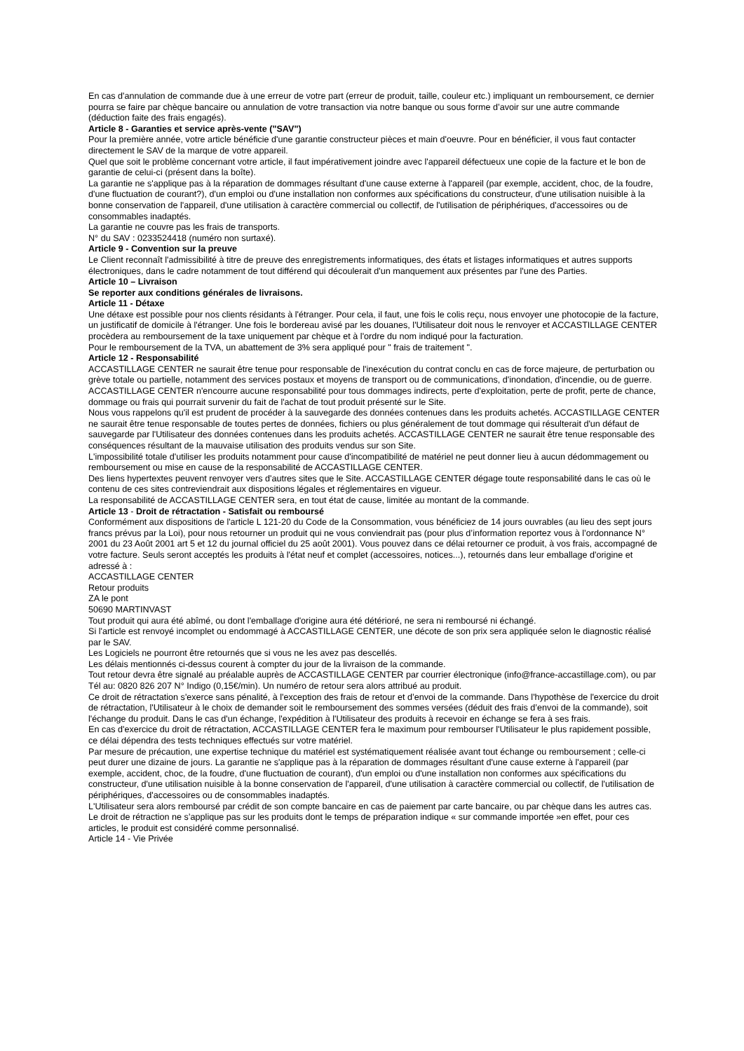En cas d'annulation de commande due à une erreur de votre part (erreur de produit, taille, couleur etc.) impliquant un remboursement, ce dernier pourra se faire par chèque bancaire ou annulation de votre transaction via notre banque ou sous forme d’avoir sur une autre commande (déduction faite des frais engagés).
Article 8 - Garanties et service après-vente ("SAV")
Pour la première année, votre article bénéficie d'une garantie constructeur pièces et main d'oeuvre. Pour en bénéficier, il vous faut contacter directement le SAV de la marque de votre appareil.
Quel que soit le problème concernant votre article, il faut impérativement joindre avec l'appareil défectueux une copie de la facture et le bon de garantie de celui-ci (présent dans la boîte).
La garantie ne s'applique pas à la réparation de dommages résultant d'une cause externe à l'appareil (par exemple, accident, choc, de la foudre, d'une fluctuation de courant?), d'un emploi ou d'une installation non conformes aux spécifications du constructeur, d'une utilisation nuisible à la bonne conservation de l'appareil, d'une utilisation à caractère commercial ou collectif, de l'utilisation de périphériques, d'accessoires ou de consommables inadaptés.
La garantie ne couvre pas les frais de transports.
N° du SAV : 0233524418 (numéro non surtaxé).
Article 9 - Convention sur la preuve
Le Client reconnaît l'admissibilité à titre de preuve des enregistrements informatiques, des états et listages informatiques et autres supports électroniques, dans le cadre notamment de tout différend qui découlerait d'un manquement aux présentes par l'une des Parties.
Article 10 – Livraison
Se reporter aux conditions générales de livraisons.
Article 11 - Détaxe
Une détaxe est possible pour nos clients résidants à l'étranger. Pour cela, il faut, une fois le colis reçu, nous envoyer une photocopie de la facture, un justificatif de domicile à l'étranger. Une fois le bordereau avisé par les douanes, l'Utilisateur doit nous le renvoyer et ACCASTILLAGE CENTER procèdera au remboursement de la taxe uniquement par chèque et à l'ordre du nom indiqué pour la facturation.
Pour le remboursement de la TVA, un abattement de 3% sera appliqué pour " frais de traitement ".
Article 12 - Responsabilité
ACCASTILLAGE CENTER ne saurait être tenue pour responsable de l'inexécution du contrat conclu en cas de force majeure, de perturbation ou grève totale ou partielle, notamment des services postaux et moyens de transport ou de communications, d'inondation, d'incendie, ou de guerre. ACCASTILLAGE CENTER n'encourre aucune responsabilité pour tous dommages indirects, perte d'exploitation, perte de profit, perte de chance, dommage ou frais qui pourrait survenir du fait de l'achat de tout produit présenté sur le Site.
Nous vous rappelons qu'il est prudent de procéder à la sauvegarde des données contenues dans les produits achetés. ACCASTILLAGE CENTER ne saurait être tenue responsable de toutes pertes de données, fichiers ou plus généralement de tout dommage qui résulterait d'un défaut de sauvegarde par l'Utilisateur des données contenues dans les produits achetés. ACCASTILLAGE CENTER ne saurait être tenue responsable des conséquences résultant de la mauvaise utilisation des produits vendus sur son Site.
L'impossibilité totale d'utiliser les produits notamment pour cause d'incompatibilité de matériel ne peut donner lieu à aucun dédommagement ou remboursement ou mise en cause de la responsabilité de ACCASTILLAGE CENTER.
Des liens hypertextes peuvent renvoyer vers d'autres sites que le Site. ACCASTILLAGE CENTER dégage toute responsabilité dans le cas où le contenu de ces sites contreviendrait aux dispositions légales et réglementaires en vigueur.
La responsabilité de ACCASTILLAGE CENTER sera, en tout état de cause, limitée au montant de la commande.
Article 13 - Droit de rétractation - Satisfait ou remboursé
Conformément aux dispositions de l'article L 121-20 du Code de la Consommation, vous bénéficiez de 14 jours ouvrables (au lieu des sept jours francs prévus par la Loi), pour nous retourner un produit qui ne vous conviendrait pas (pour plus d’information reportez vous à l’ordonnance N° 2001 du 23 Août 2001 art 5 et 12 du journal officiel du 25 août 2001). Vous pouvez dans ce délai retourner ce produit, à vos frais, accompagné de votre facture. Seuls seront acceptés les produits à l'état neuf et complet (accessoires, notices...), retournés dans leur emballage d'origine et adressé à :
ACCASTILLAGE CENTER
Retour produits
ZA le pont
50690 MARTINVAST
Tout produit qui aura été abîmé, ou dont l'emballage d'origine aura été détérioré, ne sera ni remboursé ni échangé.
Si l'article est renvoyé incomplet ou endommagé à ACCASTILLAGE CENTER, une décote de son prix sera appliquée selon le diagnostic réalisé par le SAV.
Les Logiciels ne pourront être retournés que si vous ne les avez pas descellés.
Les délais mentionnés ci-dessus courent à compter du jour de la livraison de la commande.
Tout retour devra être signalé au préalable auprès de ACCASTILLAGE CENTER par courrier électronique (info@france-accastillage.com), ou par Tél au: 0820 826 207 N° Indigo (0,15€/min). Un numéro de retour sera alors attribué au produit.
Ce droit de rétractation s'exerce sans pénalité, à l'exception des frais de retour et d’envoi de la commande. Dans l'hypothèse de l'exercice du droit de rétractation, l'Utilisateur à le choix de demander soit le remboursement des sommes versées (déduit des frais d’envoi de la commande), soit l'échange du produit. Dans le cas d'un échange, l'expédition à l'Utilisateur des produits à recevoir en échange se fera à ses frais.
En cas d'exercice du droit de rétractation, ACCASTILLAGE CENTER fera le maximum pour rembourser l'Utilisateur le plus rapidement possible, ce délai dépendra des tests techniques effectués sur votre matériel.
Par mesure de précaution, une expertise technique du matériel est systématiquement réalisée avant tout échange ou remboursement ; celle-ci peut durer une dizaine de jours. La garantie ne s'applique pas à la réparation de dommages résultant d'une cause externe à l'appareil (par exemple, accident, choc, de la foudre, d'une fluctuation de courant), d'un emploi ou d'une installation non conformes aux spécifications du constructeur, d'une utilisation nuisible à la bonne conservation de l'appareil, d'une utilisation à caractère commercial ou collectif, de l'utilisation de périphériques, d'accessoires ou de consommables inadaptés.
L'Utilisateur sera alors remboursé par crédit de son compte bancaire en cas de paiement par carte bancaire, ou par chèque dans les autres cas.
Le droit de rétraction ne s’applique pas sur les produits dont le temps de préparation indique « sur commande importée »en effet, pour ces articles, le produit est considéré comme personnalisé.
Article 14 - Vie Privée